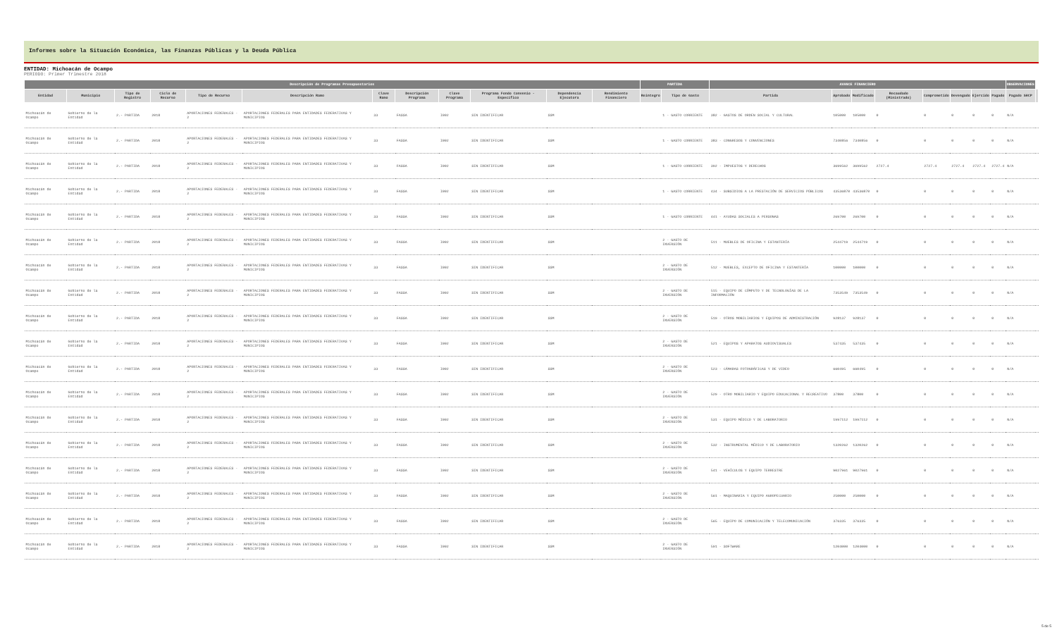Informes sobre la Situación Económica, las Finanzas Públicas y la Deuda Pública
ENTIDAD: Michoacán de Ocampo
PERIODO: Primer Trimestre 2018
| Descripción de Programas Presupuestarios | | | | | | | | | | | | PARTIDA | | AVANCE FINANCIERO | | | | | | | | OBSERVACIONES | |
| --- | --- | --- | --- | --- | --- | --- | --- | --- | --- | --- | --- | --- | --- | --- | --- | --- | --- | --- | --- | --- | --- | --- | --- |
| Entidad | Municipio | Tipo de Registro | Ciclo de Recurso | Tipo de Recurso | Descripción Ramo | Clave Ramo | Descripción Programa | Clave Programa | Programa Fondo Convenio - Específico | Dependencia Ejecutora | Rendimiento Financiero | Reintegro | Tipo de Gasto | Partida | Aprobado | Modificado | Recaudado (Ministrado) | Comprometido | Devengado | Ejercido | Pagado | Pagado SHCP | |
| Michoacán de Ocampo | Gobierno de la Entidad | 2.- PARTIDA | 2018 | APORTACIONES FEDERALES - 2 | APORTACIONES FEDERALES PARA ENTIDADES FEDERATIVAS Y MUNICIPIOS | 33 | FASSA | I002 | SIN IDENTIFICAR | SSM | | | 1 - GASTO CORRIENTE | 382 - GASTOS DE ORDEN SOCIAL Y CULTURAL | 105000 | 105000 | 0 | 0 | 0 | 0 | 0 | N/A | |
| Michoacán de Ocampo | Gobierno de la Entidad | 2.- PARTIDA | 2018 | APORTACIONES FEDERALES - 2 | APORTACIONES FEDERALES PARA ENTIDADES FEDERATIVAS Y MUNICIPIOS | 33 | FASSA | I002 | SIN IDENTIFICAR | SSM | | | 1 - GASTO CORRIENTE | 383 - CONGRESOS Y CONVENCIONES | 7340856 | 7340856 | 0 | 0 | 0 | 0 | 0 | N/A | |
| Michoacán de Ocampo | Gobierno de la Entidad | 2.- PARTIDA | 2018 | APORTACIONES FEDERALES - 2 | APORTACIONES FEDERALES PARA ENTIDADES FEDERATIVAS Y MUNICIPIOS | 33 | FASSA | I002 | SIN IDENTIFICAR | SSM | | | 1 - GASTO CORRIENTE | 392 - IMPUESTOS Y DERECHOS | 3699562 | 3699562 | 2727.4 | 2727.4 | 2727.4 | 2727.4 | 2727.4 | N/A | |
| Michoacán de Ocampo | Gobierno de la Entidad | 2.- PARTIDA | 2018 | APORTACIONES FEDERALES - 2 | APORTACIONES FEDERALES PARA ENTIDADES FEDERATIVAS Y MUNICIPIOS | 33 | FASSA | I002 | SIN IDENTIFICAR | SSM | | | 1 - GASTO CORRIENTE | 434 - SUBSIDIOS A LA PRESTACIÓN DE SERVICIOS PÚBLICOS | 43536870 | 43536870 | 0 | 0 | 0 | 0 | 0 | N/A | |
| Michoacán de Ocampo | Gobierno de la Entidad | 2.- PARTIDA | 2018 | APORTACIONES FEDERALES - 2 | APORTACIONES FEDERALES PARA ENTIDADES FEDERATIVAS Y MUNICIPIOS | 33 | FASSA | I002 | SIN IDENTIFICAR | SSM | | | 1 - GASTO CORRIENTE | 441 - AYUDAS SOCIALES A PERSONAS | 269700 | 269700 | 0 | 0 | 0 | 0 | 0 | N/A | |
| Michoacán de Ocampo | Gobierno de la Entidad | 2.- PARTIDA | 2018 | APORTACIONES FEDERALES - 2 | APORTACIONES FEDERALES PARA ENTIDADES FEDERATIVAS Y MUNICIPIOS | 33 | FASSA | I002 | SIN IDENTIFICAR | SSM | | | 2 - GASTO DE INVERSIÓN | 511 - MUEBLES DE OFICINA Y ESTANTERÍA | 2544719 | 2544719 | 0 | 0 | 0 | 0 | 0 | N/A | |
| Michoacán de Ocampo | Gobierno de la Entidad | 2.- PARTIDA | 2018 | APORTACIONES FEDERALES - 2 | APORTACIONES FEDERALES PARA ENTIDADES FEDERATIVAS Y MUNICIPIOS | 33 | FASSA | I002 | SIN IDENTIFICAR | SSM | | | 2 - GASTO DE INVERSIÓN | 512 - MUEBLES, EXCEPTO DE OFICINA Y ESTANTERÍA | 100000 | 100000 | 0 | 0 | 0 | 0 | 0 | N/A | |
| Michoacán de Ocampo | Gobierno de la Entidad | 2.- PARTIDA | 2018 | APORTACIONES FEDERALES - 2 | APORTACIONES FEDERALES PARA ENTIDADES FEDERATIVAS Y MUNICIPIOS | 33 | FASSA | I002 | SIN IDENTIFICAR | SSM | | | 2 - GASTO DE INVERSIÓN | 515 - EQUIPO DE CÓMPUTO Y DE TECNOLOGÍAS DE LA INFORMACIÓN | 7353549 | 7353549 | 0 | 0 | 0 | 0 | 0 | N/A | |
| Michoacán de Ocampo | Gobierno de la Entidad | 2.- PARTIDA | 2018 | APORTACIONES FEDERALES - 2 | APORTACIONES FEDERALES PARA ENTIDADES FEDERATIVAS Y MUNICIPIOS | 33 | FASSA | I002 | SIN IDENTIFICAR | SSM | | | 2 - GASTO DE INVERSIÓN | 519 - OTROS MOBILIARIOS Y EQUIPOS DE ADMINISTRACIÓN | 928137 | 928137 | 0 | 0 | 0 | 0 | 0 | N/A | |
| Michoacán de Ocampo | Gobierno de la Entidad | 2.- PARTIDA | 2018 | APORTACIONES FEDERALES - 2 | APORTACIONES FEDERALES PARA ENTIDADES FEDERATIVAS Y MUNICIPIOS | 33 | FASSA | I002 | SIN IDENTIFICAR | SSM | | | 2 - GASTO DE INVERSIÓN | 521 - EQUIPOS Y APARATOS AUDIOVISUALES | 537435 | 537435 | 0 | 0 | 0 | 0 | 0 | N/A | |
| Michoacán de Ocampo | Gobierno de la Entidad | 2.- PARTIDA | 2018 | APORTACIONES FEDERALES - 2 | APORTACIONES FEDERALES PARA ENTIDADES FEDERATIVAS Y MUNICIPIOS | 33 | FASSA | I002 | SIN IDENTIFICAR | SSM | | | 2 - GASTO DE INVERSIÓN | 523 - CÁMARAS FOTOGRÁFICAS Y DE VIDEO | 660495 | 660495 | 0 | 0 | 0 | 0 | 0 | N/A | |
| Michoacán de Ocampo | Gobierno de la Entidad | 2.- PARTIDA | 2018 | APORTACIONES FEDERALES - 2 | APORTACIONES FEDERALES PARA ENTIDADES FEDERATIVAS Y MUNICIPIOS | 33 | FASSA | I002 | SIN IDENTIFICAR | SSM | | | 2 - GASTO DE INVERSIÓN | 529 - OTRO MOBILIARIO Y EQUIPO EDUCACIONAL Y RECREATIVO | 37800 | 37800 | 0 | 0 | 0 | 0 | 0 | N/A | |
| Michoacán de Ocampo | Gobierno de la Entidad | 2.- PARTIDA | 2018 | APORTACIONES FEDERALES - 2 | APORTACIONES FEDERALES PARA ENTIDADES FEDERATIVAS Y MUNICIPIOS | 33 | FASSA | I002 | SIN IDENTIFICAR | SSM | | | 2 - GASTO DE INVERSIÓN | 531 - EQUIPO MÉDICO Y DE LABORATORIO | 1997112 | 1997112 | 0 | 0 | 0 | 0 | 0 | N/A | |
| Michoacán de Ocampo | Gobierno de la Entidad | 2.- PARTIDA | 2018 | APORTACIONES FEDERALES - 2 | APORTACIONES FEDERALES PARA ENTIDADES FEDERATIVAS Y MUNICIPIOS | 33 | FASSA | I002 | SIN IDENTIFICAR | SSM | | | 2 - GASTO DE INVERSIÓN | 532 - INSTRUMENTAL MÉDICO Y DE LABORATORIO | 1320262 | 1320262 | 0 | 0 | 0 | 0 | 0 | N/A | |
| Michoacán de Ocampo | Gobierno de la Entidad | 2.- PARTIDA | 2018 | APORTACIONES FEDERALES - 2 | APORTACIONES FEDERALES PARA ENTIDADES FEDERATIVAS Y MUNICIPIOS | 33 | FASSA | I002 | SIN IDENTIFICAR | SSM | | | 2 - GASTO DE INVERSIÓN | 541 - VEHÍCULOS Y EQUIPO TERRESTRE | 9027961 | 9027961 | 0 | 0 | 0 | 0 | 0 | N/A | |
| Michoacán de Ocampo | Gobierno de la Entidad | 2.- PARTIDA | 2018 | APORTACIONES FEDERALES - 2 | APORTACIONES FEDERALES PARA ENTIDADES FEDERATIVAS Y MUNICIPIOS | 33 | FASSA | I002 | SIN IDENTIFICAR | SSM | | | 2 - GASTO DE INVERSIÓN | 561 - MAQUINARIA Y EQUIPO AGROPECUARIO | 250000 | 250000 | 0 | 0 | 0 | 0 | 0 | N/A | |
| Michoacán de Ocampo | Gobierno de la Entidad | 2.- PARTIDA | 2018 | APORTACIONES FEDERALES - 2 | APORTACIONES FEDERALES PARA ENTIDADES FEDERATIVAS Y MUNICIPIOS | 33 | FASSA | I002 | SIN IDENTIFICAR | SSM | | | 2 - GASTO DE INVERSIÓN | 565 - EQUIPO DE COMUNICACIÓN Y TELECOMUNICACIÓN | 376335 | 376335 | 0 | 0 | 0 | 0 | 0 | N/A | |
| Michoacán de Ocampo | Gobierno de la Entidad | 2.- PARTIDA | 2018 | APORTACIONES FEDERALES - 2 | APORTACIONES FEDERALES PARA ENTIDADES FEDERATIVAS Y MUNICIPIOS | 33 | FASSA | I002 | SIN IDENTIFICAR | SSM | | | 2 - GASTO DE INVERSIÓN | 591 - SOFTWARE | 1204000 | 1204000 | 0 | 0 | 0 | 0 | 0 | N/A | |
5 de 5